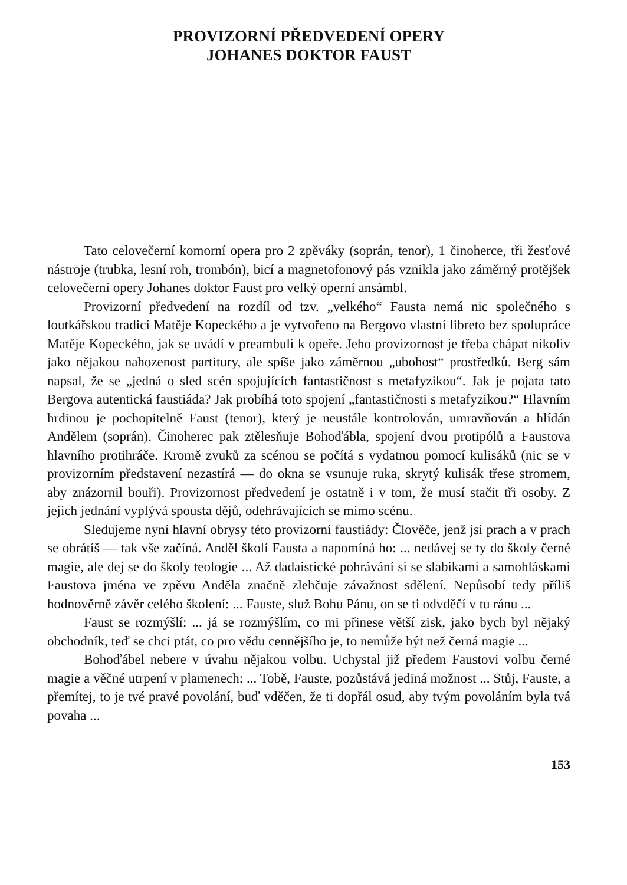PROVIZORNÍ PŘEDVEDENÍ OPERY
JOHANES DOKTOR FAUST
Tato celovečerní komorní opera pro 2 zpěváky (soprán, tenor), 1 činoherce, tři žesťové nástroje (trubka, lesní roh, trombón), bicí a magnetofonový pás vznikla jako záměrný protějšek celovečerní opery Johanes doktor Faust pro velký operní ansámbl.
Provizorní předvedení na rozdíl od tzv. „velkého“ Fausta nemá nic společného s loutkářskou tradicí Matěje Kopeckého a je vytvořeno na Bergovo vlastní libreto bez spolupráce Matěje Kopeckého, jak se uvádí v preambuli k opeře. Jeho provizornost je třeba chápat nikoliv jako nějakou nahozenost partitury, ale spíše jako záměrnou „ubohost“ prostředků. Berg sám napsal, že se „jedná o sled scén spojujících fantastičnost s metafyzikou“. Jak je pojata tato Bergova autentická faustiáda? Jak probíhá toto spojení „fantastičnosti s metafyzikou?“ Hlavním hrdinou je pochopitelně Faust (tenor), který je neustále kontrolován, umravňován a hlídán Andělem (soprán). Činoherec pak ztělesňuje Bohoďábla, spojení dvou protipólů a Faustova hlavního protihráče. Kromě zvuků za scénou se počítá s vydatnou pomocí kulisáků (nic se v provizorním představení nezastírá — do okna se vsunuje ruka, skrytý kulisák třese stromem, aby znázornil bouři). Provizornost předvedení je ostatně i v tom, že musí stačit tři osoby. Z jejich jednání vyplývá spousta dějů, odehrávajících se mimo scénu.
Sledujeme nyní hlavní obrysy této provizorní faustiády: Člověče, jenž jsi prach a v prach se obrátíš — tak vše začíná. Anděl školí Fausta a napomíná ho: ... nedávej se ty do školy černé magie, ale dej se do školy teologie ... Až dadaistické pohrávání si se slabikami a samohláskami Faustova jména ve zpěvu Anděla značně zlehčuje závažnost sdělení. Nepůsobí tedy příliš hodnověrně závěr celého školení: ... Fauste, služ Bohu Pánu, on se ti odvděčí v tu ránu ...
Faust se rozmýšlí: ... já se rozmýšlím, co mi přinese větší zisk, jako bych byl nějaký obchodník, teď se chci ptát, co pro vědu cennějšího je, to nemůže být než černá magie ...
Bohoďábel nebere v úvahu nějakou volbu. Uchystal již předem Faustovi volbu černé magie a věčné utrpení v plamenech: ... Tobě, Fauste, pozůstává jediná možnost ... Stůj, Fauste, a přemítej, to je tvé pravé povolání, buď vděčen, že ti dopřál osud, aby tvým povoláním byla tvá povaha ...
153